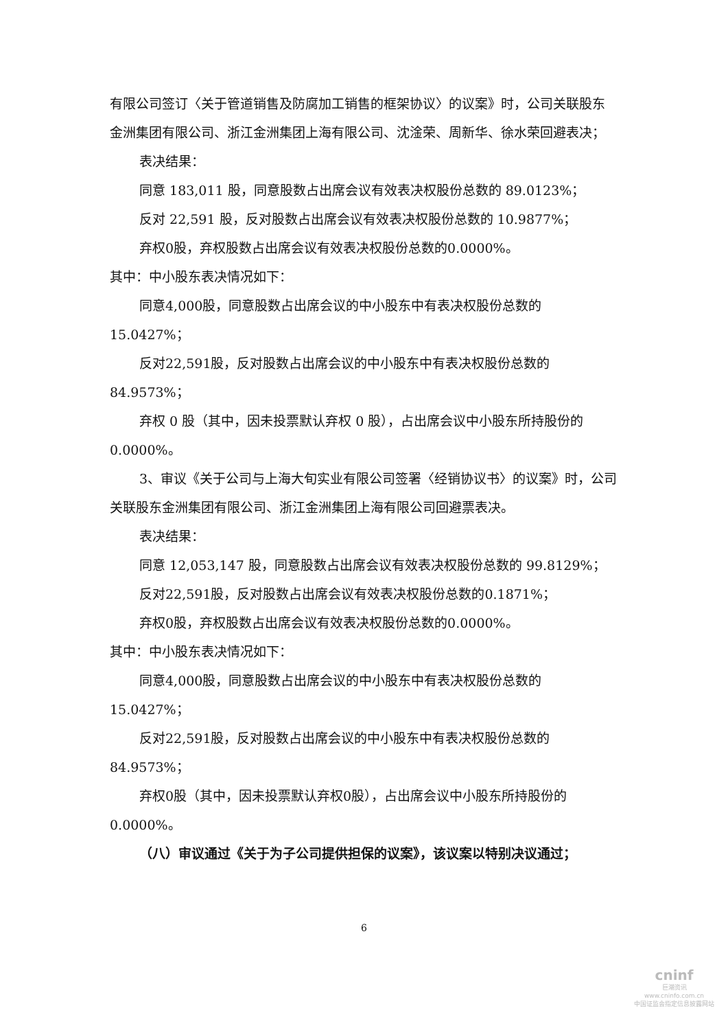有限公司签订〈关于管道销售及防腐加工销售的框架协议〉的议案》时，公司关联股东金洲集团有限公司、浙江金洲集团上海有限公司、沈淦荣、周新华、徐水荣回避表决；
表决结果：
同意 183,011 股，同意股数占出席会议有效表决权股份总数的 89.0123%；
反对 22,591 股，反对股数占出席会议有效表决权股份总数的 10.9877%；
弃权0股，弃权股数占出席会议有效表决权股份总数的0.0000%。
其中：中小股东表决情况如下：
同意4,000股，同意股数占出席会议的中小股东中有表决权股份总数的15.0427%；
反对22,591股，反对股数占出席会议的中小股东中有表决权股份总数的84.9573%；
弃权 0 股（其中，因未投票默认弃权 0 股），占出席会议中小股东所持股份的 0.0000%。
3、审议《关于公司与上海大旬实业有限公司签署〈经销协议书〉的议案》时，公司关联股东金洲集团有限公司、浙江金洲集团上海有限公司回避票表决。
表决结果：
同意 12,053,147 股，同意股数占出席会议有效表决权股份总数的 99.8129%；
反对22,591股，反对股数占出席会议有效表决权股份总数的0.1871%；
弃权0股，弃权股数占出席会议有效表决权股份总数的0.0000%。
其中：中小股东表决情况如下：
同意4,000股，同意股数占出席会议的中小股东中有表决权股份总数的15.0427%；
反对22,591股，反对股数占出席会议的中小股东中有表决权股份总数的84.9573%；
弃权0股（其中，因未投票默认弃权0股），占出席会议中小股东所持股份的0.0000%。
（八）审议通过《关于为子公司提供担保的议案》，该议案以特别决议通过；
6
cninf
巨潮资讯
www.cninfo.com.cn
中国证监会指定信息披露网站